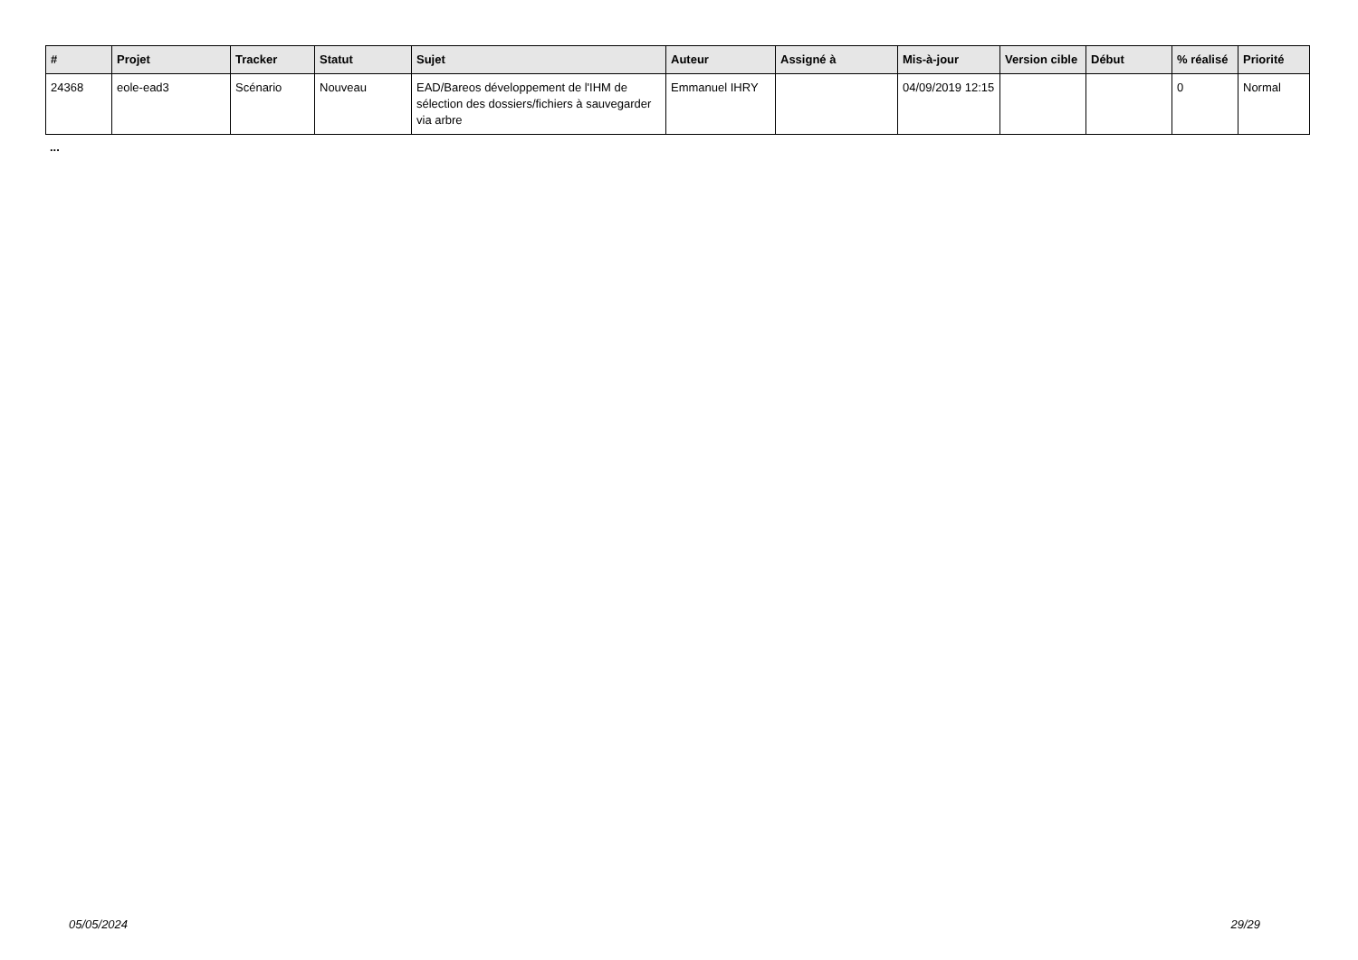| # | Projet | Tracker | Statut | Sujet | Auteur | Assigné à | Mis-à-jour | Version cible | Début | % réalisé | Priorité |
| --- | --- | --- | --- | --- | --- | --- | --- | --- | --- | --- | --- |
| 24368 | eole-ead3 | Scénario | Nouveau | EAD/Bareos développement de l'IHM de sélection des dossiers/fichiers à sauvegarder via arbre | Emmanuel IHRY | | 04/09/2019 12:15 | | | 0 | Normal |
...
05/05/2024 29/29